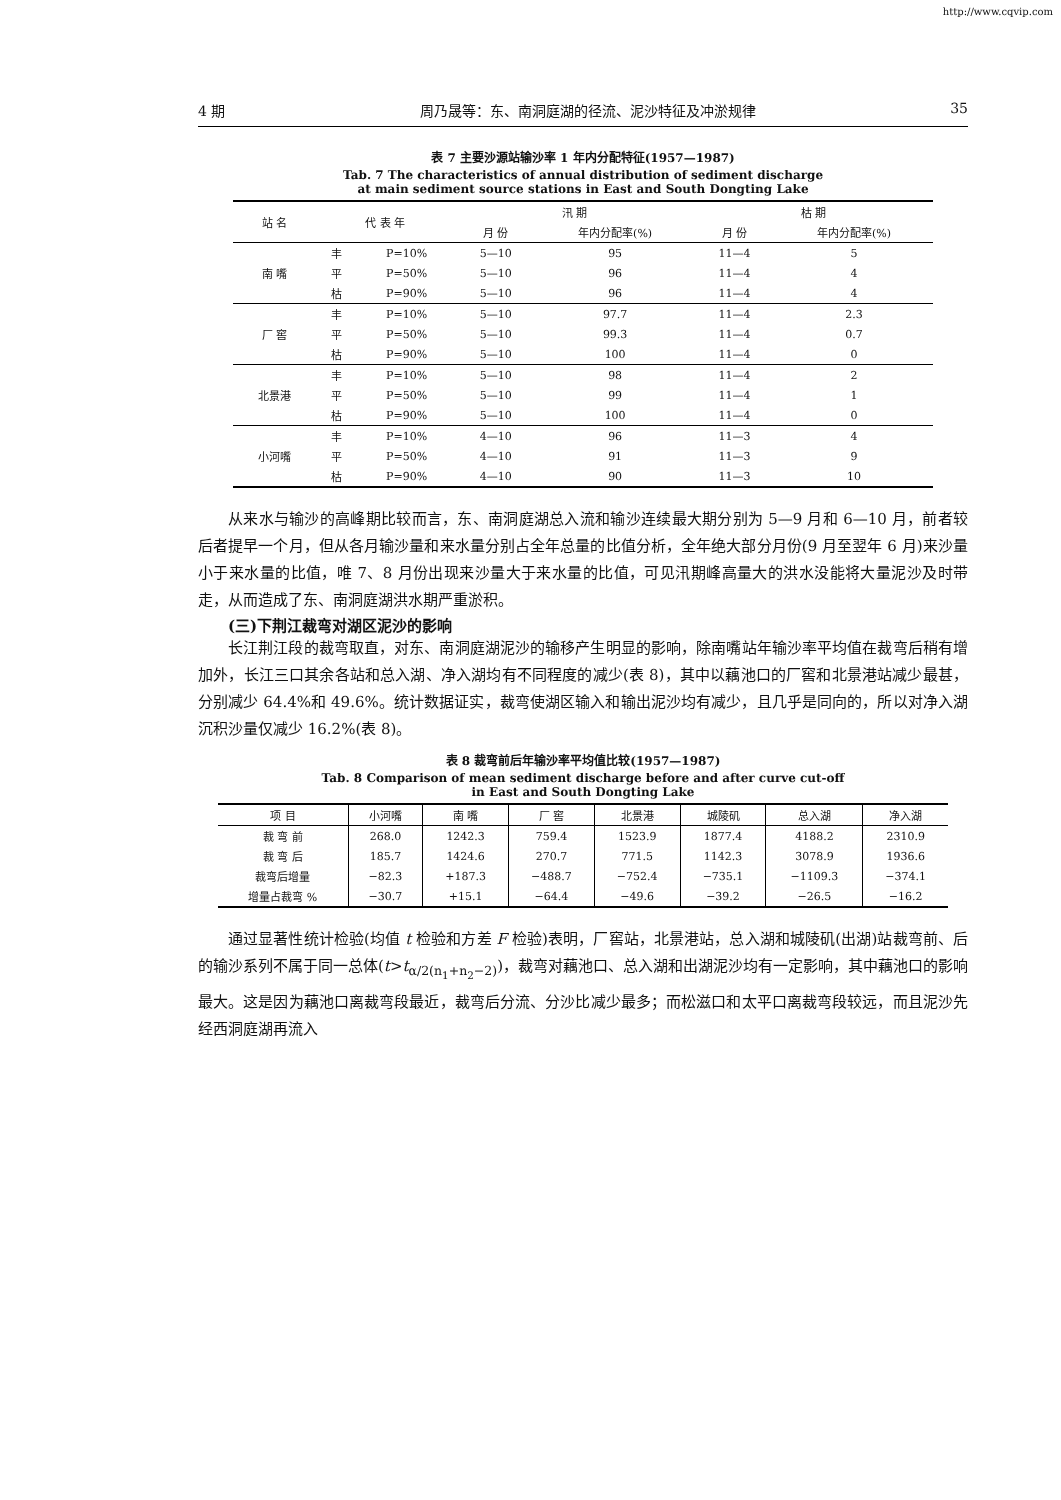http://www.cqvip.com
4 期 周乃晟等：东、南洞庭湖的径流、泥沙特征及冲淤规律 35
表 7 主要沙源站输沙率 1 年内分配特征(1957—1987)
Tab. 7 The characteristics of annual distribution of sediment discharge
at main sediment source stations in East and South Dongting Lake
| 站 名 | 代 表 年 | | 汛 期 | | 枯 期 | |
| --- | --- | --- | --- | --- | --- | --- |
| | | | 月 份 | 年内分配率(%) | 月 份 | 年内分配率(%) |
| 南 嘴 | 丰 | P=10% | 5—10 | 95 | 11—4 | 5 |
| | 平 | P=50% | 5—10 | 96 | 11—4 | 4 |
| | 枯 | P=90% | 5—10 | 96 | 11—4 | 4 |
| 厂 窖 | 丰 | P=10% | 5—10 | 97.7 | 11—4 | 2.3 |
| | 平 | P=50% | 5—10 | 99.3 | 11—4 | 0.7 |
| | 枯 | P=90% | 5—10 | 100 | 11—4 | 0 |
| 北景港 | 丰 | P=10% | 5—10 | 98 | 11—4 | 2 |
| | 平 | P=50% | 5—10 | 99 | 11—4 | 1 |
| | 枯 | P=90% | 5—10 | 100 | 11—4 | 0 |
| 小河嘴 | 丰 | P=10% | 4—10 | 96 | 11—3 | 4 |
| | 平 | P=50% | 4—10 | 91 | 11—3 | 9 |
| | 枯 | P=90% | 4—10 | 90 | 11—3 | 10 |
从来水与输沙的高峰期比较而言，东、南洞庭湖总入流和输沙连续最大期分别为 5—9 月和 6—10 月，前者较后者提早一个月，但从各月输沙量和来水量分别占全年总量的比值分析，全年绝大部分月份(9 月至翌年 6 月)来沙量小于来水量的比值，唯 7、8 月份出现来沙量大于来水量的比值，可见汛期峰高量大的洪水没能将大量泥沙及时带走，从而造成了东、南洞庭湖洪水期严重淤积。
(三)下荆江裁弯对湖区泥沙的影响
长江荆江段的裁弯取直，对东、南洞庭湖泥沙的输移产生明显的影响，除南嘴站年输沙率平均值在裁弯后稍有增加外，长江三口其余各站和总入湖、净入湖均有不同程度的减少(表 8)，其中以藕池口的厂窖和北景港站减少最甚，分别减少 64.4%和 49.6%。统计数据证实，裁弯使湖区输入和输出泥沙均有减少，且几乎是同向的，所以对净入湖沉积沙量仅减少 16.2%(表 8)。
表 8 裁弯前后年输沙率平均值比较(1957—1987)
Tab. 8 Comparison of mean sediment discharge before and after curve cut-off
in East and South Dongting Lake
| 项 目 | 小河嘴 | 南 嘴 | 厂 窖 | 北景港 | 城陵矶 | 总入湖 | 净入湖 |
| --- | --- | --- | --- | --- | --- | --- | --- |
| 裁 弯 前 | 268.0 | 1242.3 | 759.4 | 1523.9 | 1877.4 | 4188.2 | 2310.9 |
| 裁 弯 后 | 185.7 | 1424.6 | 270.7 | 771.5 | 1142.3 | 3078.9 | 1936.6 |
| 裁弯后增量 | −82.3 | +187.3 | −488.7 | −752.4 | −735.1 | −1109.3 | −374.1 |
| 增量占裁弯 % | −30.7 | +15.1 | −64.4 | −49.6 | −39.2 | −26.5 | −16.2 |
通过显著性统计检验(均值 t 检验和方差 F 检验)表明，厂窖站，北景港站，总入湖和城陵矶(出湖)站裁弯前、后的输沙系列不属于同一总体(t>t<sub>α/2(n<sub>1</sub>+n<sub>2</sub>−2)</sub>)，裁弯对藕池口、总入湖和出湖泥沙均有一定影响，其中藕池口的影响最大。这是因为藕池口离裁弯段最近，裁弯后分流、分沙比减少最多；而松滋口和太平口离裁弯段较远，而且泥沙先经西洞庭湖再流入